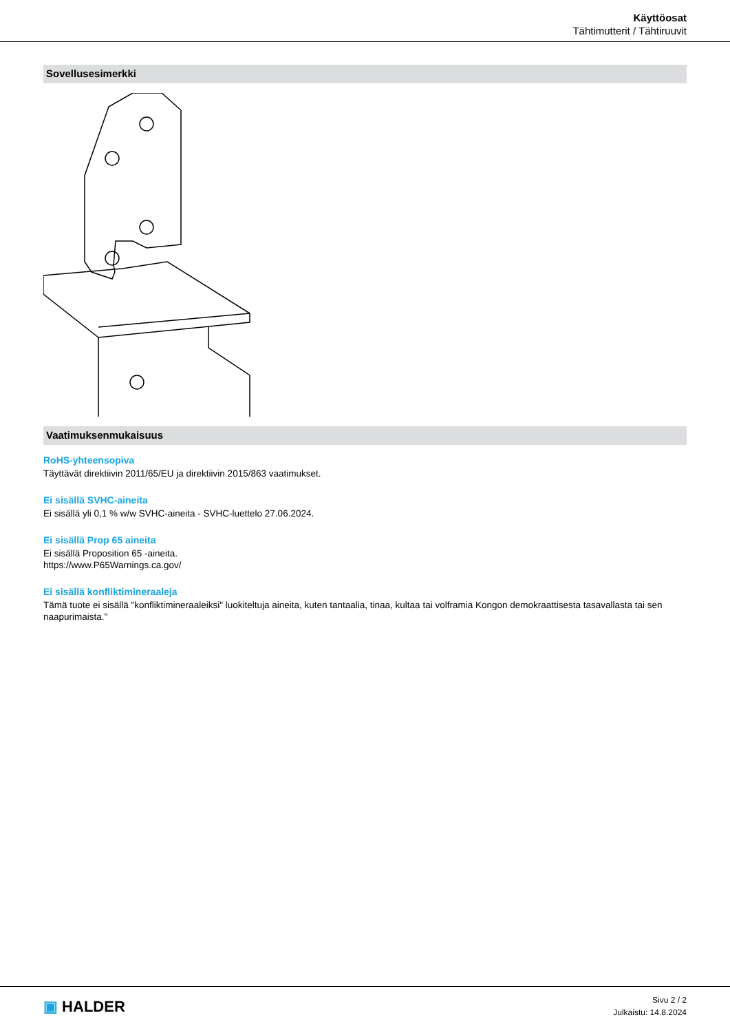Käyttöosat
Tähtimutterit / Tähtiruuvit
Sovellusesimerkki
Vaatimuksenmukaisuus
RoHS-yhteensopiva
Täyttävät direktiivin 2011/65/EU ja direktiivin 2015/863 vaatimukset.
Ei sisällä SVHC-aineita
Ei sisällä yli 0,1 % w/w SVHC-aineita - SVHC-luettelo 27.06.2024.
Ei sisällä Prop 65 aineita
Ei sisällä Proposition 65 -aineita.
https://www.P65Warnings.ca.gov/
Ei sisällä konfliktimineraaleja
Tämä tuote ei sisällä "konfliktimineraaleiksi" luokiteltuja aineita, kuten tantaalia, tinaa, kultaa tai volframia Kongon demokraattisesta tasavallasta tai sen naapurimaista."
▣ HALDER
Sivu 2 / 2
Julkaistu: 14.8.2024